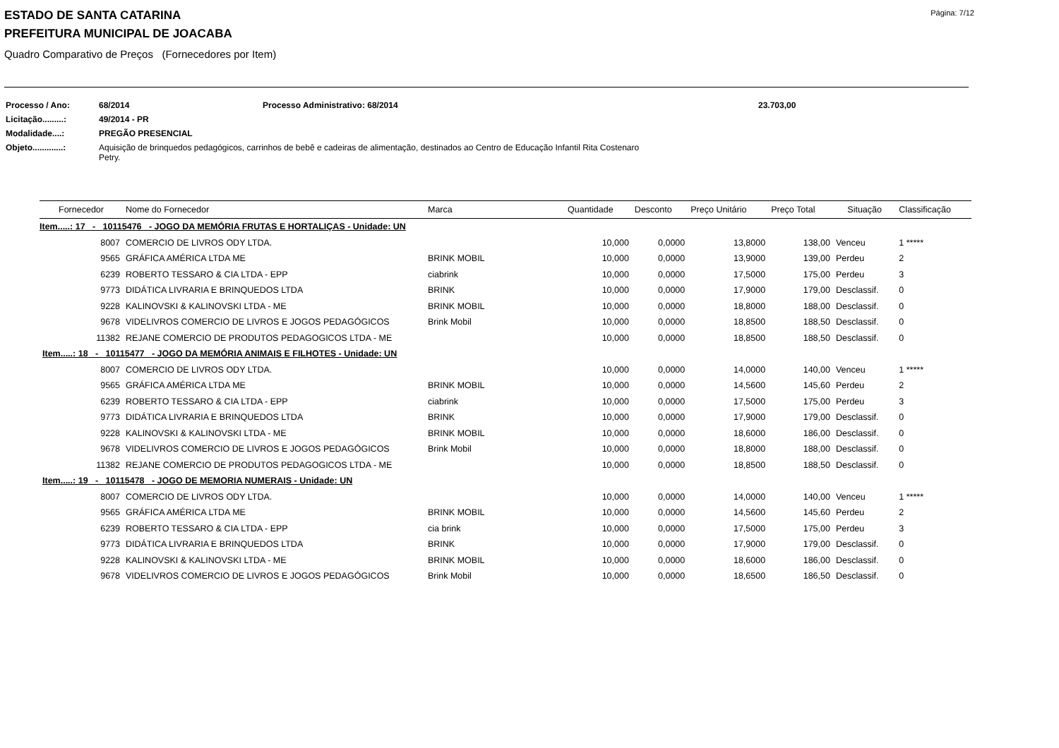Página: 7/12
ESTADO DE SANTA CATARINA
PREFEITURA MUNICIPAL DE JOACABA
Quadro Comparativo de Preços (Fornecedores por Item)
| Processo / Ano: | 68/2014 | Processo Administrativo: 68/2014 | 23.703,00 |
| Licitação.........: | 49/2014 - PR | | |
| Modalidade....: | PREGÃO PRESENCIAL | | |
| Objeto.............: | Aquisição de brinquedos pedagógicos, carrinhos de bebê e cadeiras de alimentação, destinados ao Centro de Educação Infantil Rita Costenaro Petry. | | |
| Fornecedor | Nome do Fornecedor | Marca | Quantidade | Desconto | Preço Unitário | Preço Total | Situação | Classificação |
| --- | --- | --- | --- | --- | --- | --- | --- | --- |
| Item.....: 17 - 10115476 - JOGO DA MEMÓRIA FRUTAS E HORTALIÇAS - Unidade: UN | | | | | | | | |
| 8007 | COMERCIO DE LIVROS ODY LTDA. | | 10,000 | 0,0000 | 13,8000 | 138,00 | Venceu | 1 ***** |
| 9565 | GRÁFICA AMÉRICA LTDA ME | BRINK MOBIL | 10,000 | 0,0000 | 13,9000 | 139,00 | Perdeu | 2 |
| 6239 | ROBERTO TESSARO & CIA LTDA - EPP | ciabrink | 10,000 | 0,0000 | 17,5000 | 175,00 | Perdeu | 3 |
| 9773 | DIDÁTICA LIVRARIA E BRINQUEDOS LTDA | BRINK | 10,000 | 0,0000 | 17,9000 | 179,00 | Desclassif. | 0 |
| 9228 | KALINOVSKI & KALINOVSKI LTDA - ME | BRINK MOBIL | 10,000 | 0,0000 | 18,8000 | 188,00 | Desclassif. | 0 |
| 9678 | VIDELIVROS COMERCIO DE LIVROS E JOGOS PEDAGÓGICOS | Brink Mobil | 10,000 | 0,0000 | 18,8500 | 188,50 | Desclassif. | 0 |
| 11382 | REJANE COMERCIO DE PRODUTOS PEDAGOGICOS LTDA - ME | | 10,000 | 0,0000 | 18,8500 | 188,50 | Desclassif. | 0 |
| Item.....: 18 - 10115477 - JOGO DA MEMÓRIA ANIMAIS E FILHOTES - Unidade: UN | | | | | | | | |
| 8007 | COMERCIO DE LIVROS ODY LTDA. | | 10,000 | 0,0000 | 14,0000 | 140,00 | Venceu | 1 ***** |
| 9565 | GRÁFICA AMÉRICA LTDA ME | BRINK MOBIL | 10,000 | 0,0000 | 14,5600 | 145,60 | Perdeu | 2 |
| 6239 | ROBERTO TESSARO & CIA LTDA - EPP | ciabrink | 10,000 | 0,0000 | 17,5000 | 175,00 | Perdeu | 3 |
| 9773 | DIDÁTICA LIVRARIA E BRINQUEDOS LTDA | BRINK | 10,000 | 0,0000 | 17,9000 | 179,00 | Desclassif. | 0 |
| 9228 | KALINOVSKI & KALINOVSKI LTDA - ME | BRINK MOBIL | 10,000 | 0,0000 | 18,6000 | 186,00 | Desclassif. | 0 |
| 9678 | VIDELIVROS COMERCIO DE LIVROS E JOGOS PEDAGÓGICOS | Brink Mobil | 10,000 | 0,0000 | 18,8000 | 188,00 | Desclassif. | 0 |
| 11382 | REJANE COMERCIO DE PRODUTOS PEDAGOGICOS LTDA - ME | | 10,000 | 0,0000 | 18,8500 | 188,50 | Desclassif. | 0 |
| Item.....: 19 - 10115478 - JOGO DE MEMORIA NUMERAIS - Unidade: UN | | | | | | | | |
| 8007 | COMERCIO DE LIVROS ODY LTDA. | | 10,000 | 0,0000 | 14,0000 | 140,00 | Venceu | 1 ***** |
| 9565 | GRÁFICA AMÉRICA LTDA ME | BRINK MOBIL | 10,000 | 0,0000 | 14,5600 | 145,60 | Perdeu | 2 |
| 6239 | ROBERTO TESSARO & CIA LTDA - EPP | cia brink | 10,000 | 0,0000 | 17,5000 | 175,00 | Perdeu | 3 |
| 9773 | DIDÁTICA LIVRARIA E BRINQUEDOS LTDA | BRINK | 10,000 | 0,0000 | 17,9000 | 179,00 | Desclassif. | 0 |
| 9228 | KALINOVSKI & KALINOVSKI LTDA - ME | BRINK MOBIL | 10,000 | 0,0000 | 18,6000 | 186,00 | Desclassif. | 0 |
| 9678 | VIDELIVROS COMERCIO DE LIVROS E JOGOS PEDAGÓGICOS | Brink Mobil | 10,000 | 0,0000 | 18,6500 | 186,50 | Desclassif. | 0 |